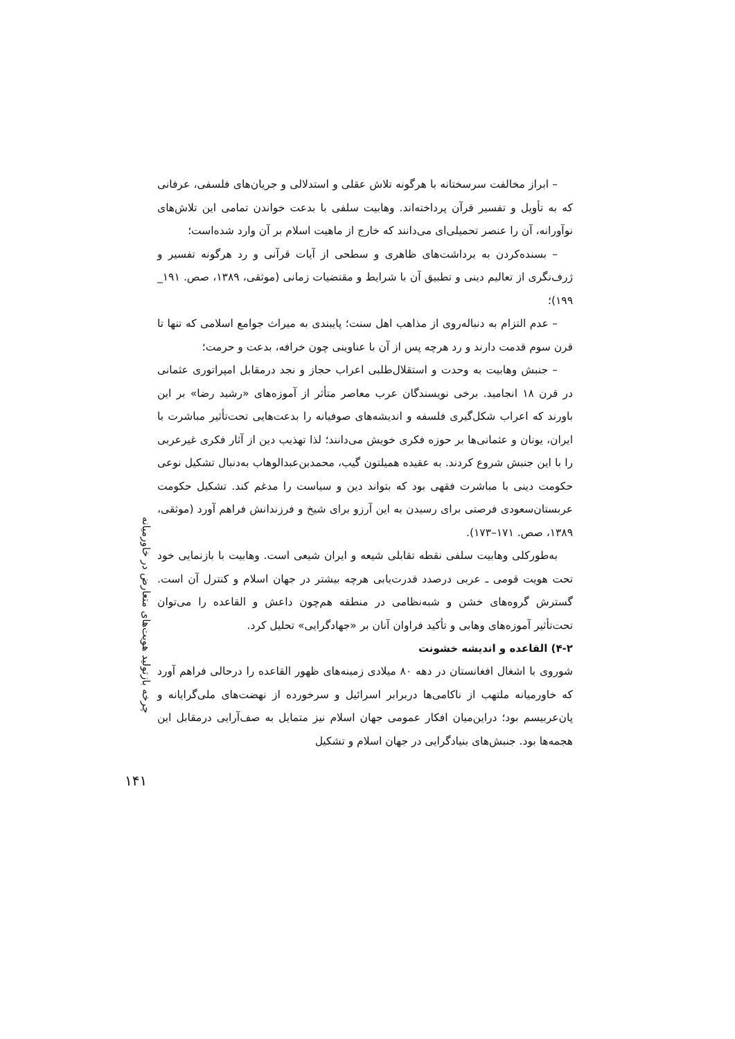چرخه بازتولید هویت‌های متعارض در خاورمیانه
– ابراز مخالفت سرسختانه با هرگونه تلاش عقلی و استدلالی و جریان‌های فلسفی، عرفانی که به تأویل و تفسیر قرآن پرداخته‌اند. وهابیت سلفی با بدعت خواندن تمامی این تلاش‌های نوآورانه، آن را عنصر تحمیلی‌ای می‌دانند که خارج از ماهیت اسلام بر آن وارد شده‌است؛
– بسنده‌کردن به برداشت‌های ظاهری و سطحی از آیات قرآنی و رد هرگونه تفسیر و ژرف‌نگری از تعالیم دینی و تطبیق آن با شرایط و مقتضیات زمانی (موثقی، ۱۳۸۹، صص. ۱۹۱_ ۱۹۹)؛
– عدم التزام به دنباله‌روی از مذاهب اهل سنت؛ پایبندی به میراث جوامع اسلامی که تنها تا قرن سوم قدمت دارند و رد هرچه پس از آن با عناوینی چون خرافه، بدعت و حرمت؛
– جنبش وهابیت به وحدت و استقلال‌طلبی اعراب حجاز و نجد درمقابل امپراتوری عثمانی در قرن ۱۸ انجامید. برخی نویسندگان عرب معاصر متأثر از آموزه‌های «رشید رضا» بر این باورند که اعراب شکل‌گیری فلسفه و اندیشه‌های صوفیانه را بدعت‌هایی تحت‌تأثیر مباشرت با ایران، یونان و عثمانی‌ها بر حوزه فکری خویش می‌دانند؛ لذا تهذیب دین از آثار فکری غیرعربی را با این جنبش شروع کردند. به عقیده همیلتون گیب، محمدبن‌عبدالوهاب به‌دنبال تشکیل نوعی حکومت دینی با مباشرت فقهی بود که بتواند دین و سیاست را مدغم کند. تشکیل حکومت عربستان‌سعودی فرصتی برای رسیدن به این آرزو برای شیخ و فرزندانش فراهم آورد (موثقی، ۱۳۸۹، صص. ۱۷۱–۱۷۳).
به‌طورکلی وهابیت سلفی نقطه تقابلی شیعه و ایران شیعی است. وهابیت با بازنمایی خود تحت هویت قومی ـ عربی درصدد قدرت‌یابی هرچه بیشتر در جهان اسلام و کنترل آن است. گسترش گروه‌های خشن و شبه‌نظامی در منطقه هم‌چون داعش و القاعده را می‌توان تحت‌تأثیر آموزه‌های وهابی و تأکید فراوان آنان بر «جهادگرایی» تحلیل کرد.
۴-۲) القاعده و اندیشه خشونت
شوروی با اشغال افغانستان در دهه ۸۰ میلادی زمینه‌های ظهور القاعده را درحالی فراهم آورد که خاورمیانه ملتهب از ناکامی‌ها دربرابر اسرائیل و سرخورده از نهضت‌های ملی‌گرایانه و پان‌عربیسم بود؛ دراین‌میان افکار عمومی جهان اسلام نیز متمایل به صف‌آرایی درمقابل این هجمه‌ها بود. جنبش‌های بنیادگرایی در جهان اسلام و تشکیل
۱۴۱